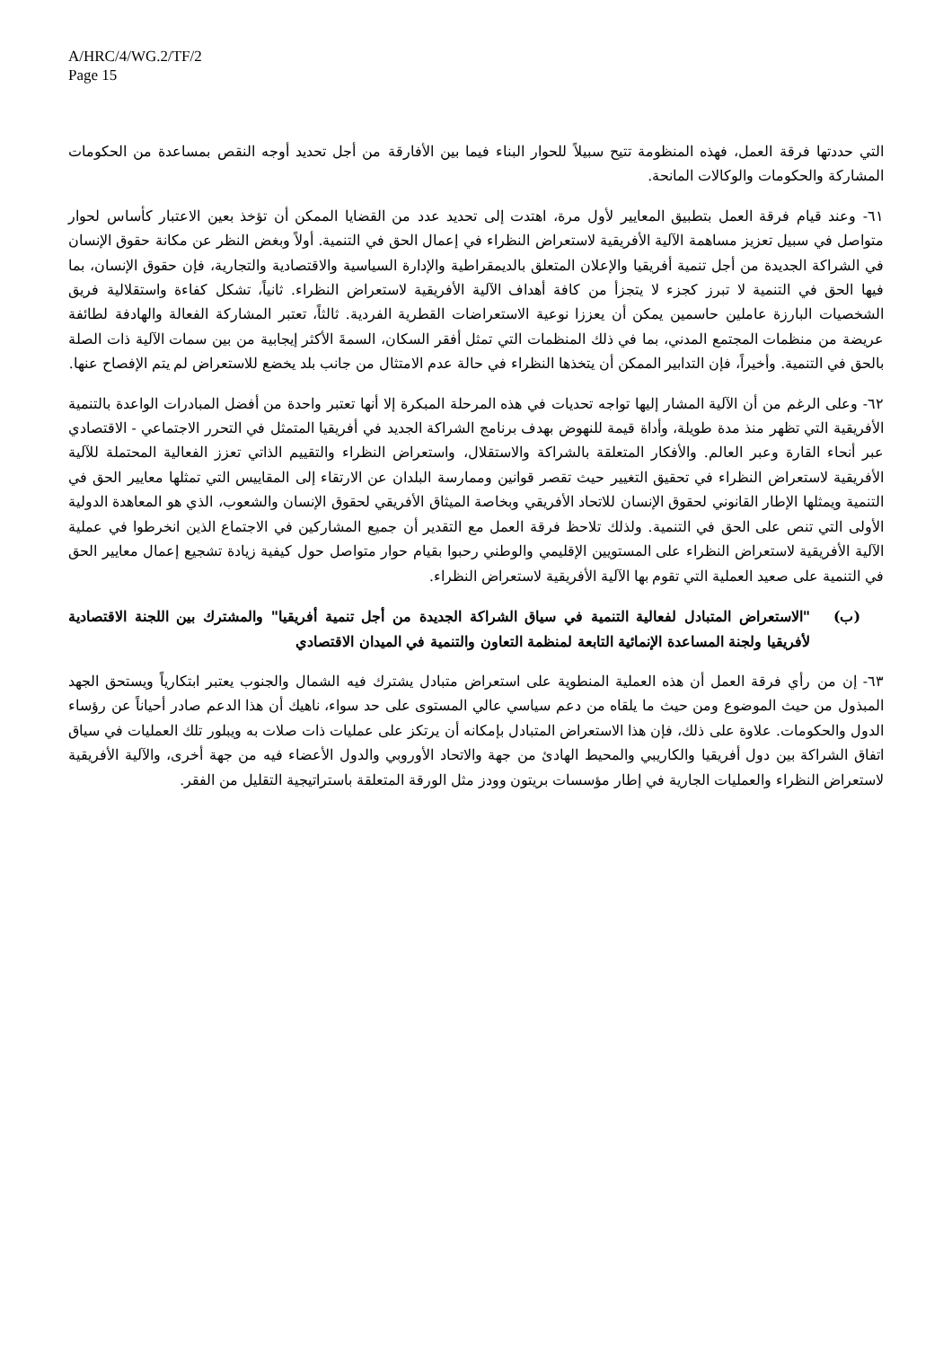A/HRC/4/WG.2/TF/2
Page 15
التي حددتها فرقة العمل، فهذه المنظومة تتيح سبيلاً للحوار البناء فيما بين الأفارقة من أجل تحديد أوجه النقص بمساعدة من الحكومات المشاركة والحكومات والوكالات المانحة.
٦١- وعند قيام فرقة العمل بتطبيق المعايير لأول مرة، اهتدت إلى تحديد عدد من القضايا الممكن أن تؤخذ بعين الاعتبار كأساس لحوار متواصل في سبيل تعزيز مساهمة الآلية الأفريقية لاستعراض النظراء في إعمال الحق في التنمية. أولاً وبغض النظر عن مكانة حقوق الإنسان في الشراكة الجديدة من أجل تنمية أفريقيا والإعلان المتعلق بالديمقراطية والإدارة السياسية والاقتصادية والتجارية، فإن حقوق الإنسان، بما فيها الحق في التنمية لا تبرز كجزء لا يتجزأ من كافة أهداف الآلية الأفريقية لاستعراض النظراء. ثانياً، تشكل كفاءة واستقلالية فريق الشخصيات البارزة عاملين حاسمين يمكن أن يعززا نوعية الاستعراضات القطرية الفردية. ثالثاً، تعتبر المشاركة الفعالة والهادفة لطائفة عريضة من منظمات المجتمع المدني، بما في ذلك المنظمات التي تمثل أفقر السكان، السمةَ الأكثر إيجابية من بين سمات الآلية ذات الصلة بالحق في التنمية. وأخيراً، فإن التدابير الممكن أن يتخذها النظراء في حالة عدم الامتثال من جانب بلد يخضع للاستعراض لم يتم الإفصاح عنها.
٦٢- وعلى الرغم من أن الآلية المشار إليها تواجه تحديات في هذه المرحلة المبكرة إلا أنها تعتبر واحدة من أفضل المبادرات الواعدة بالتنمية الأفريقية التي تظهر منذ مدة طويلة، وأداة قيمة للنهوض بهدف برنامج الشراكة الجديد في أفريقيا المتمثل في التحرر الاجتماعي - الاقتصادي عبر أنحاء القارة وعبر العالم. والأفكار المتعلقة بالشراكة والاستقلال، واستعراض النظراء والتقييم الذاتي تعزز الفعالية المحتملة للآلية الأفريقية لاستعراض النظراء في تحقيق التغيير حيث تقصر قوانين وممارسة البلدان عن الارتقاء إلى المقاييس التي تمثلها معايير الحق في التنمية ويمثلها الإطار القانوني لحقوق الإنسان للاتحاد الأفريقي وبخاصة الميثاق الأفريقي لحقوق الإنسان والشعوب، الذي هو المعاهدة الدولية الأولى التي تنص على الحق في التنمية. ولذلك تلاحظ فرقة العمل مع التقدير أن جميع المشاركين في الاجتماع الذين انخرطوا في عملية الآلية الأفريقية لاستعراض النظراء على المستويين الإقليمي والوطني رحبوا بقيام حوار متواصل حول كيفية زيادة تشجيع إعمال معايير الحق في التنمية على صعيد العملية التي تقوم بها الآلية الأفريقية لاستعراض النظراء.
(ب) "الاستعراض المتبادل لفعالية التنمية في سياق الشراكة الجديدة من أجل تنمية أفريقيا" والمشترك بين اللجنة الاقتصادية لأفريقيا ولجنة المساعدة الإنمائية التابعة لمنظمة التعاون والتنمية في الميدان الاقتصادي
٦٣- إن من رأي فرقة العمل أن هذه العملية المنطوية على استعراض متبادل يشترك فيه الشمال والجنوب يعتبر ابتكارياً ويستحق الجهد المبذول من حيث الموضوع ومن حيث ما يلقاه من دعم سياسي عالي المستوى على حد سواء، ناهيك أن هذا الدعم صادر أحياناً عن رؤساء الدول والحكومات. علاوة على ذلك، فإن هذا الاستعراض المتبادل بإمكانه أن يرتكز على عمليات ذات صلات به ويبلور تلك العمليات في سياق اتفاق الشراكة بين دول أفريقيا والكاريبي والمحيط الهادئ من جهة والاتحاد الأوروبي والدول الأعضاء فيه من جهة أخرى، والآلية الأفريقية لاستعراض النظراء والعمليات الجارية في إطار مؤسسات بريتون وودز مثل الورقة المتعلقة باستراتيجية التقليل من الفقر.